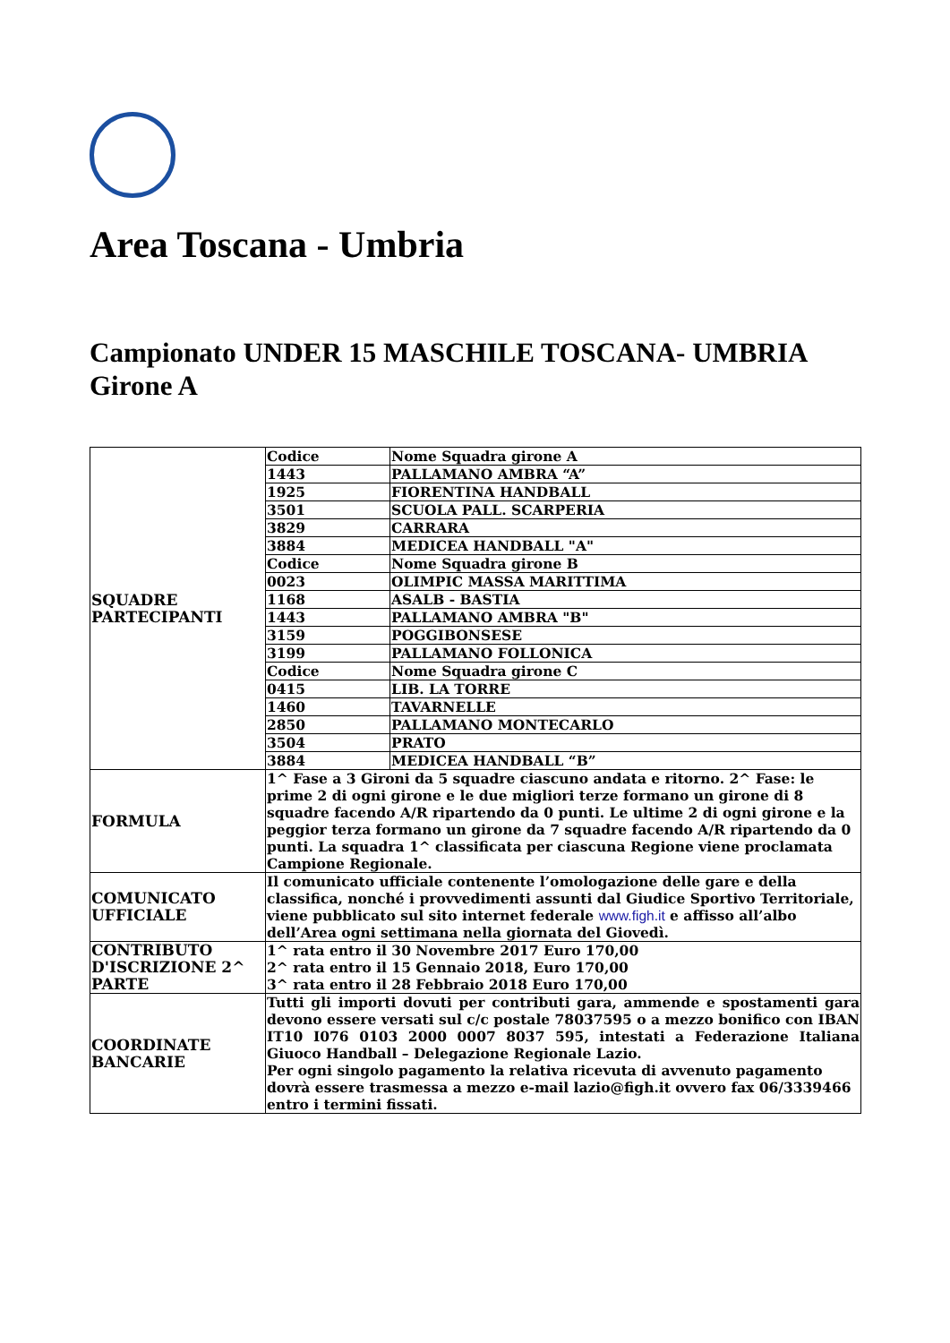Area Toscana - Umbria
Campionato UNDER 15 MASCHILE TOSCANA- UMBRIA
Girone A
| SQUADRE PARTECIPANTI | Codice | Nome Squadra girone A |
| | 1443 | PALLAMANO AMBRA “A” |
| | 1925 | FIORENTINA HANDBALL |
| | 3501 | SCUOLA PALL. SCARPERIA |
| | 3829 | CARRARA |
| | 3884 | MEDICEA HANDBALL "A" |
| | Codice | Nome Squadra girone B |
| | 0023 | OLIMPIC MASSA MARITTIMA |
| | 1168 | ASALB - BASTIA |
| | 1443 | PALLAMANO AMBRA "B" |
| | 3159 | POGGIBONSESE |
| | 3199 | PALLAMANO FOLLONICA |
| | Codice | Nome Squadra girone C |
| | 0415 | LIB. LA TORRE |
| | 1460 | TAVARNELLE |
| | 2850 | PALLAMANO MONTECARLO |
| | 3504 | PRATO |
| | 3884 | MEDICEA HANDBALL “B” |
| FORMULA | 1^ Fase a 3 Gironi da 5 squadre ciascuno andata e ritorno. 2^ Fase: le prime 2 di ogni girone e le due migliori terze formano un girone di 8 squadre facendo A/R ripartendo da 0 punti. Le ultime 2 di ogni girone e la peggior terza formano un girone da 7 squadre facendo A/R ripartendo da 0 punti. La squadra 1^ classificata per ciascuna Regione viene proclamata Campione Regionale. | |
| COMUNICATO UFFICIALE | Il comunicato ufficiale contenente l’omologazione delle gare e della classifica, nonché i provvedimenti assunti dal Giudice Sportivo Territoriale, viene pubblicato sul sito internet federale www.figh.it e affisso all’albo dell’Area ogni settimana nella giornata del Giovedì. | |
| CONTRIBUTO D'ISCRIZIONE 2^ PARTE | 1^ rata entro il 30 Novembre 2017 Euro 170,00 2^ rata entro il 15 Gennaio 2018, Euro 170,00 3^ rata entro il 28 Febbraio 2018 Euro 170,00 | |
| COORDINATE BANCARIE | Tutti gli importi dovuti per contributi gara, ammende e spostamenti gara devono essere versati sul c/c postale 78037595 o a mezzo bonifico con IBAN IT10 I076 0103 2000 0007 8037 595, intestati a Federazione Italiana Giuoco Handball – Delegazione Regionale Lazio. Per ogni singolo pagamento la relativa ricevuta di avvenuto pagamento dovrà essere trasmessa a mezzo e-mail lazio@figh.it ovvero fax 06/3339466 entro i termini fissati. | |